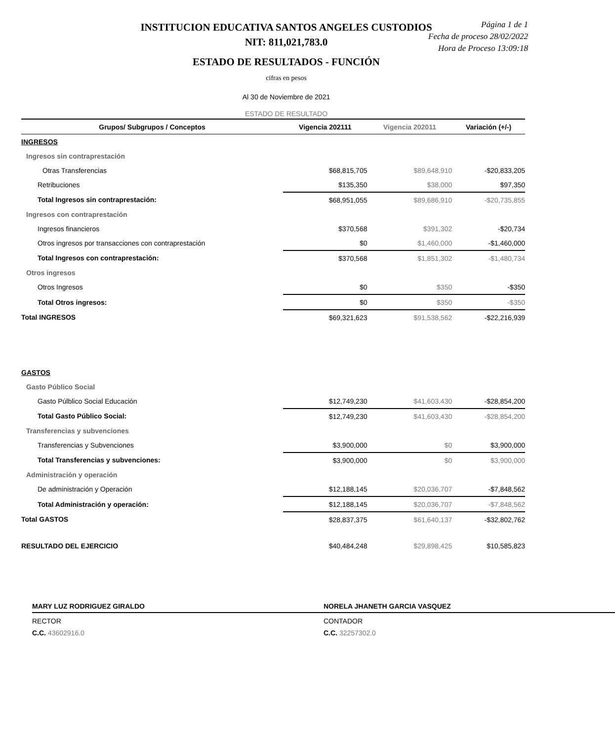INSTITUCION EDUCATIVA SANTOS ANGELES CUSTODIOS
NIT: 811,021,783.0
ESTADO DE RESULTADOS - FUNCIÓN
Página 1 de 1
Fecha de proceso 28/02/2022
Hora de Proceso 13:09:18
cifras en pesos
Al 30 de Noviembre de 2021
ESTADO DE RESULTADO
| Grupos/ Subgrupos / Conceptos | Vigencia 202111 | Vigencia 202011 | Variación (+/-) |
| --- | --- | --- | --- |
| INGRESOS | | | |
| Ingresos sin contraprestación | | | |
| Otras Transferencias | $68,815,705 | $89,648,910 | -$20,833,205 |
| Retribuciones | $135,350 | $38,000 | $97,350 |
| Total Ingresos sin contraprestación: | $68,951,055 | $89,686,910 | -$20,735,855 |
| Ingresos con contraprestación | | | |
| Ingresos financieros | $370,568 | $391,302 | -$20,734 |
| Otros ingresos por transacciones con contraprestación | $0 | $1,460,000 | -$1,460,000 |
| Total Ingresos con contraprestación: | $370,568 | $1,851,302 | -$1,480,734 |
| Otros ingresos | | | |
| Otros Ingresos | $0 | $350 | -$350 |
| Total Otros ingresos: | $0 | $350 | -$350 |
| Total INGRESOS | $69,321,623 | $91,538,562 | -$22,216,939 |
| GASTOS | | | |
| Gasto Público Social | | | |
| Gasto Púlblico Social Educación | $12,749,230 | $41,603,430 | -$28,854,200 |
| Total Gasto Público Social: | $12,749,230 | $41,603,430 | -$28,854,200 |
| Transferencias y subvenciones | | | |
| Transferencias y Subvenciones | $3,900,000 | $0 | $3,900,000 |
| Total Transferencias y subvenciones: | $3,900,000 | $0 | $3,900,000 |
| Administración y operación | | | |
| De administración y Operación | $12,188,145 | $20,036,707 | -$7,848,562 |
| Total Administración y operación: | $12,188,145 | $20,036,707 | -$7,848,562 |
| Total GASTOS | $28,837,375 | $61,640,137 | -$32,802,762 |
| RESULTADO DEL EJERCICIO | $40,484,248 | $29,898,425 | $10,585,823 |
MARY LUZ RODRIGUEZ GIRALDO
RECTOR
C.C. 43602916.0
NORELA JHANETH GARCIA VASQUEZ
CONTADOR
C.C. 32257302.0